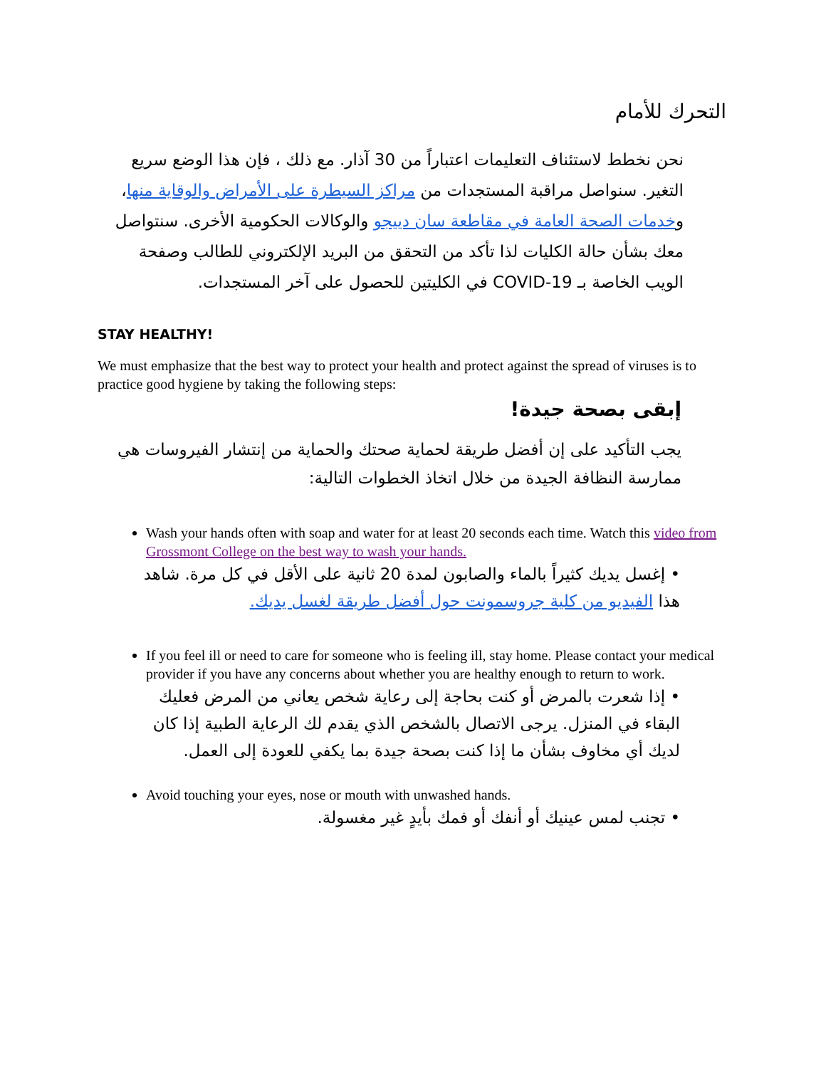التحرك للأمام
نحن نخطط لاستئناف التعليمات اعتباراً من 30 آذار. مع ذلك ، فإن هذا الوضع سريع التغير. سنواصل مراقبة المستجدات من مراكز السيطرة على الأمراض والوقاية منها، وخدمات الصحة العامة في مقاطعة سان دييجو والوكالات الحكومية الأخرى. سنتواصل معك بشأن حالة الكليات لذا تأكد من التحقق من البريد الإلكتروني للطالب وصفحة الويب الخاصة بـ COVID-19 في الكليتين للحصول على آخر المستجدات.
STAY HEALTHY!
We must emphasize that the best way to protect your health and protect against the spread of viruses is to practice good hygiene by taking the following steps:
إبقى بصحة جيدة!
يجب التأكيد على إن أفضل طريقة لحماية صحتك والحماية من إنتشار الفيروسات هي ممارسة النظافة الجيدة من خلال اتخاذ الخطوات التالية:
Wash your hands often with soap and water for at least 20 seconds each time. Watch this video from Grossmont College on the best way to wash your hands.
• إغسل يديك كثيراً بالماء والصابون لمدة 20 ثانية على الأقل في كل مرة. شاهد هذا الفيديو من كلية جروسمونت حول أفضل طريقة لغسل يديك.
If you feel ill or need to care for someone who is feeling ill, stay home. Please contact your medical provider if you have any concerns about whether you are healthy enough to return to work.
• إذا شعرت بالمرض أو كنت بحاجة إلى رعاية شخص يعاني من المرض فعليك البقاء في المنزل. يرجى الاتصال بالشخص الذي يقدم لك الرعاية الطبية إذا كان لديك أي مخاوف بشأن ما إذا كنت بصحة جيدة بما يكفي للعودة إلى العمل.
Avoid touching your eyes, nose or mouth with unwashed hands.
• تجنب لمس عينيك أو أنفك أو فمك بأيدٍ غير مغسولة.